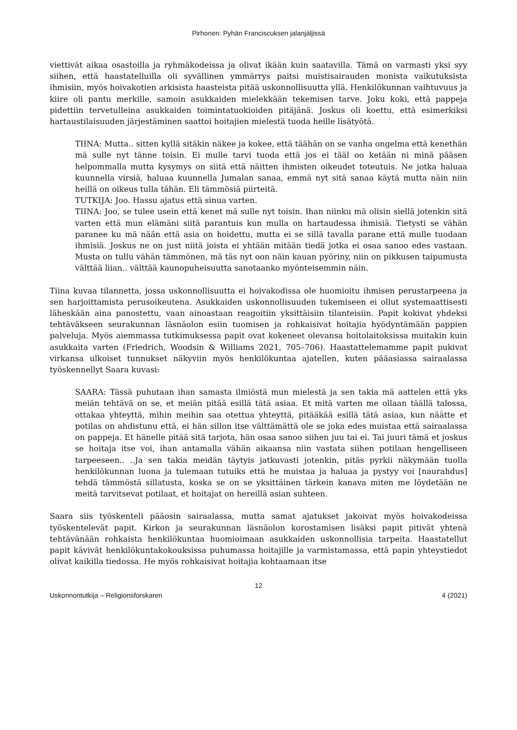Pirhonen: Pyhän Franciscuksen jalanjäljissä
viettivät aikaa osastoilla ja ryhmäkodeissa ja olivat ikään kuin saatavilla. Tämä on varmasti yksi syy siihen, että haastatelluilla oli syvällinen ymmärrys paitsi muistisairauden monista vaikutuksista ihmisiin, myös hoivakotien arkisista haasteista pitää uskonnollisuutta yllä. Henkilökunnan vaihtuvuus ja kiire oli pantu merkille, samoin asukkaiden mielekkään tekemisen tarve. Joku koki, että pappeja pidettiin tervetulleina asukkaiden toimintatuokioiden pitäjänä. Joskus oli koettu, että esimerkiksi hartaustilaisuuden järjestäminen saattoi hoitajien mielestä tuoda heille lisätyötä.
TIINA: Mutta.. sitten kyllä sitäkin näkee ja kokee, että täähän on se vanha ongelma että kenethän mä sulle nyt tänne toisin. Ei mulle tarvi tuoda että jos ei tääl oo ketään ni minä pääsen helpommalla mutta kysymys on siitä että näitten ihmisten oikeudet toteutuis. Ne jotka haluaa kuunnella virsiä, haluaa kuunnella Jumalan sanaa, emmä nyt sitä sanaa käytä mutta näin niin heillä on oikeus tulla tähän. Eli tämmösiä piirteitä.
TUTKIJA: Joo. Hassu ajatus että sinua varten.
TIINA: Joo, se tulee usein että kenet mä sulle nyt toisin. Ihan niinku mä olisin siellä jotenkin sitä varten että mun elämäni siitä parantuis kun mulla on hartaudessa ihmisiä. Tietysti se vähän paranee ku mä nään että asia on hoidettu, mutta ei se sillä tavalla parane että mulle tuodaan ihmisiä. Joskus ne on just niitä joista ei yhtään mitään tiedä jotka ei osaa sanoo edes vastaan. Musta on tullu vähän tämmönen, mä täs nyt oon näin kauan pyöriny, niin on pikkusen taipumusta välttää liian.. välttää kaunopuheisuutta sanotaanko myönteisemmin näin.
Tiina kuvaa tilannetta, jossa uskonnollisuutta ei hoivakodissa ole huomioitu ihmisen perustarpeena ja sen harjoittamista perusoikeutena. Asukkaiden uskonnollisuuden tukemiseen ei ollut systemaattisesti läheskään aina panostettu, vaan ainoastaan reagoitiin yksittäisiin tilanteisiin. Papit kokivat yhdeksi tehtäväkseen seurakunnan läsnäolon esiin tuomisen ja rohkaisivat hoitajia hyödyntämään pappien palveluja. Myös aiemmassa tutkimuksessa papit ovat kokeneet olevansa hoitolaitoksissa muitakin kuin asukkaita varten (Friedrich, Woodsin & Williams 2021, 705–706). Haastattelemamme papit pukivat virkansa ulkoiset tunnukset näkyviin myös henkilökuntaa ajatellen, kuten pääasiassa sairaalassa työskennellyt Saara kuvasi:
SAARA: Tässä puhutaan ihan samasta ilmiöstä mun mielestä ja sen takia mä aattelen että yks meiän tehtävä on se, et meiän pitää esillä tätä asiaa. Et mitä varten me ollaan täällä talossa, ottakaa yhteyttä, mihin meihin saa otettua yhteyttä, pitääkää esillä tätä asiaa, kun näätte et potilas on ahdistunu että, ei hän sillon itse välttämättä ole se joka edes muistaa että sairaalassa on pappeja. Et hänelle pitää sitä tarjota, hän osaa sanoo siihen juu tai ei. Tai juuri tämä et joskus se hoitaja itse voi, ihan antamalla vähän aikaansa niin vastata siihen potilaan hengelliseen tarpeeseen.. ..Ja sen takia meidän täytyis jatkuvasti jotenkin, pitäs pyrkii näkymään tuolla henkilökunnan luona ja tulemaan tutuiks että he muistaa ja haluaa ja pystyy voi [naurahdus] tehdä tämmöstä sillatusta, koska se on se yksittäinen tärkein kanava miten me löydetään ne meitä tarvitsevat potilaat, et hoitajat on hereillä asian suhteen.
Saara siis työskenteli pääosin sairaalassa, mutta samat ajatukset jakoivat myös hoivakodeissa työskentelevät papit. Kirkon ja seurakunnan läsnäolon korostamisen lisäksi papit pitivät yhtenä tehtävänään rohkaista henkilökuntaa huomioimaan asukkaiden uskonnollisia tarpeita. Haastatellut papit kävivät henkilökuntakokouksissa puhumassa hoitajille ja varmistamassa, että papin yhteystiedot olivat kaikilla tiedossa. He myös rohkaisivat hoitajia kohtaamaan itse
12
Uskonnontutkija – Religionsforskaren 4 (2021)